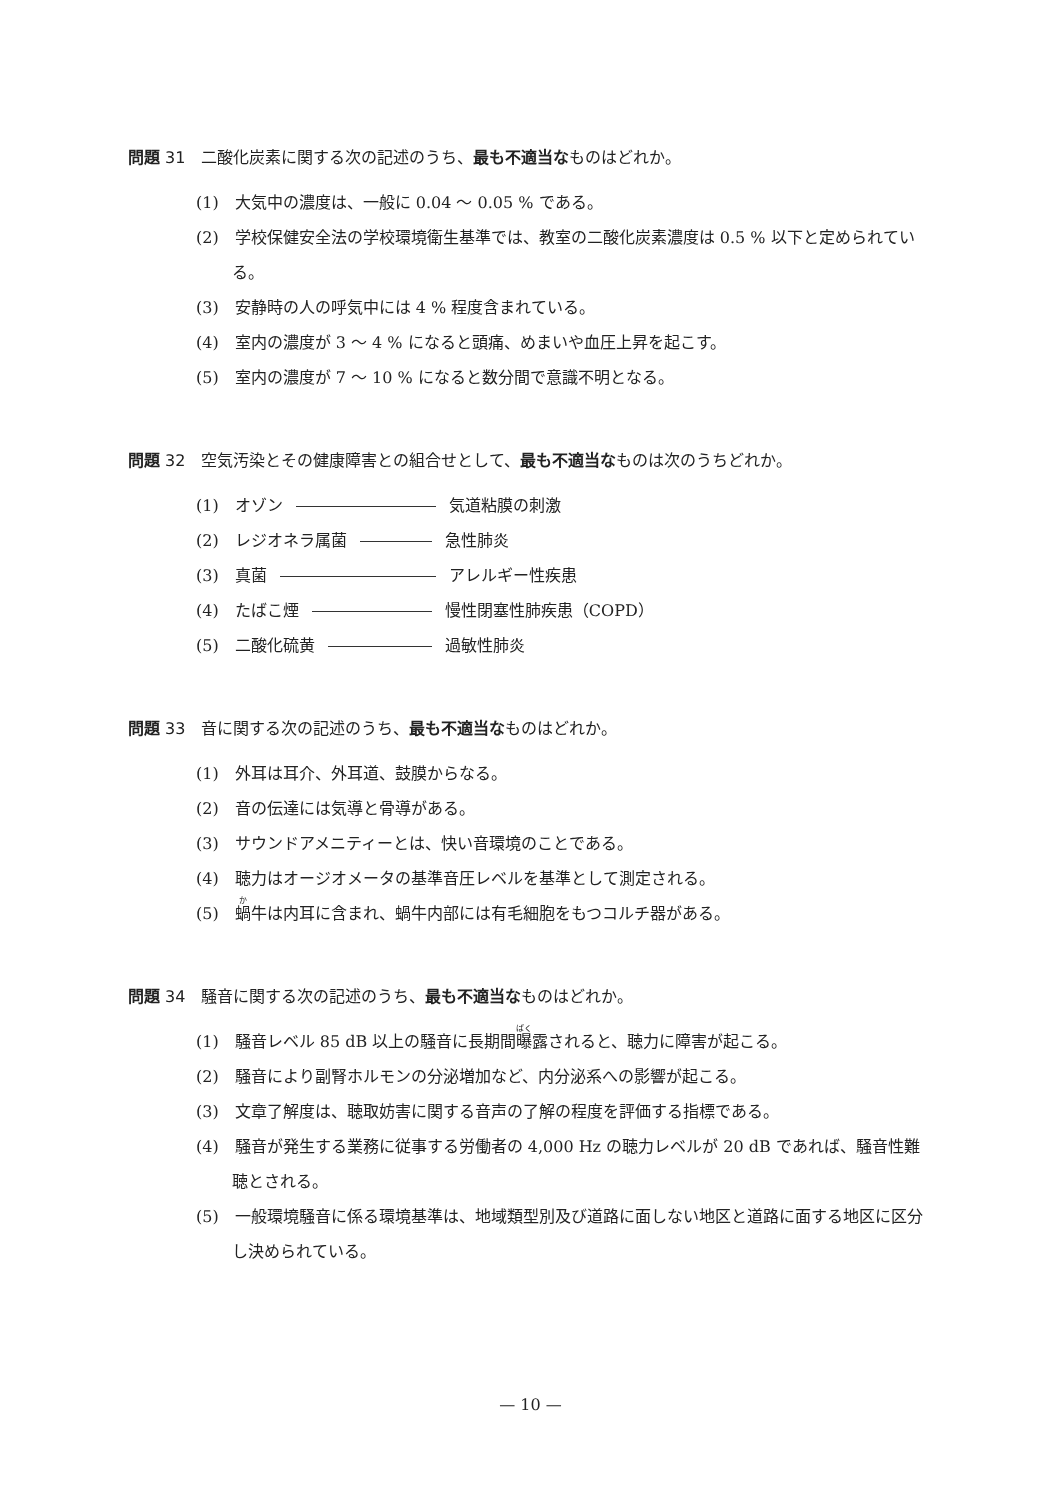問題 31　二酸化炭素に関する次の記述のうち、最も不適当なものはどれか。
(1)　大気中の濃度は、一般に 0.04 ～ 0.05 % である。
(2)　学校保健安全法の学校環境衛生基準では、教室の二酸化炭素濃度は 0.5 % 以下と定められている。
(3)　安静時の人の呼気中には 4 % 程度含まれている。
(4)　室内の濃度が 3 ～ 4 % になると頭痛、めまいや血圧上昇を起こす。
(5)　室内の濃度が 7 ～ 10 % になると数分間で意識不明となる。
問題 32　空気汚染とその健康障害との組合せとして、最も不適当なものは次のうちどれか。
(1)　オゾン 気道粘膜の刺激
(2)　レジオネラ属菌 急性肺炎
(3)　真菌 アレルギー性疾患
(4)　たばこ煙 慢性閉塞性肺疾患（COPD）
(5)　二酸化硫黄 過敏性肺炎
問題 33　音に関する次の記述のうち、最も不適当なものはどれか。
(1)　外耳は耳介、外耳道、鼓膜からなる。
(2)　音の伝達には気導と骨導がある。
(3)　サウンドアメニティーとは、快い音環境のことである。
(4)　聴力はオージオメータの基準音圧レベルを基準として測定される。
(5)　蝸牛は内耳に含まれ、蝸牛内部には有毛細胞をもつコルチ器がある。
問題 34　騒音に関する次の記述のうち、最も不適当なものはどれか。
(1)　騒音レベル 85 dB 以上の騒音に長期間曝露されると、聴力に障害が起こる。
(2)　騒音により副腎ホルモンの分泌増加など、内分泌系への影響が起こる。
(3)　文章了解度は、聴取妨害に関する音声の了解の程度を評価する指標である。
(4)　騒音が発生する業務に従事する労働者の 4,000 Hz の聴力レベルが 20 dB であれば、騒音性難聴とされる。
(5)　一般環境騒音に係る環境基準は、地域類型別及び道路に面しない地区と道路に面する地区に区分し決められている。
— 10 —